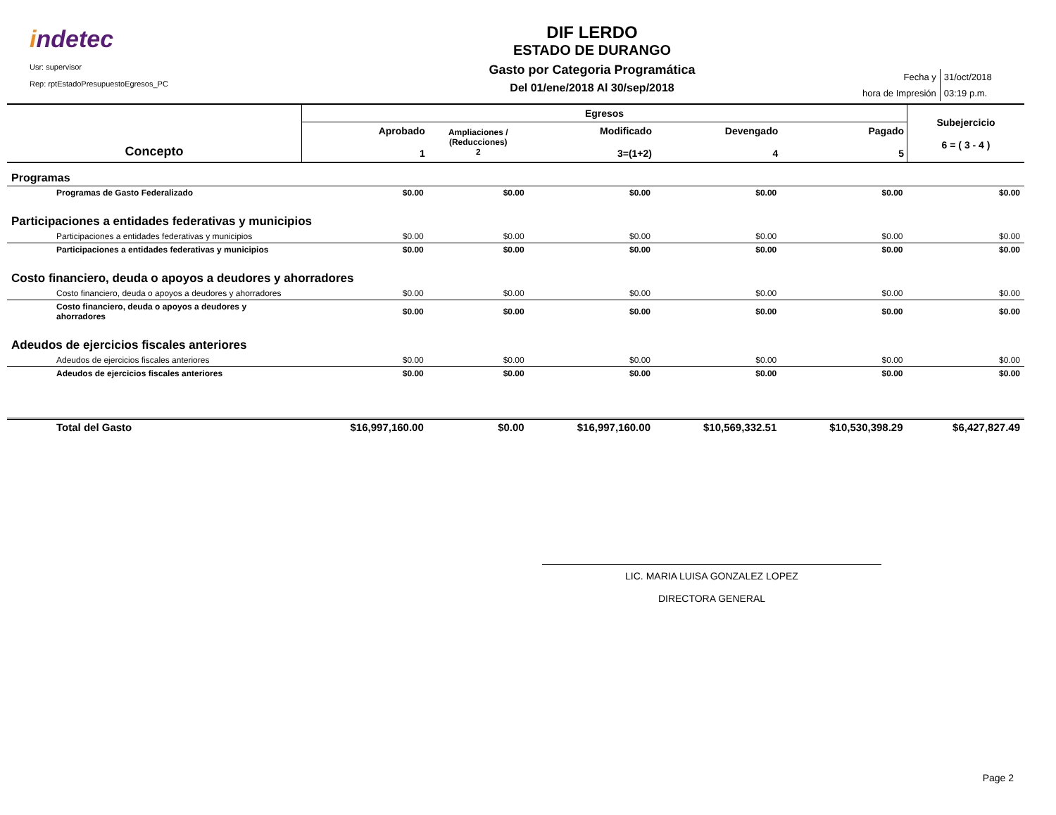indetec
Usr: supervisor
Rep: rptEstadoPresupuestoEgresos_PC
DIF LERDO
ESTADO DE DURANGO
Gasto por Categoria Programática
Del 01/ene/2018 Al 30/sep/2018
| Fecha y | 31/oct/2018 |
| hora de Impresión | 03:19 p.m. |
| Concepto | Egresos | | | | | Subejercicio 6 = ( 3 - 4 ) |
| --- | --- | --- | --- | --- | --- | --- |
| | Aprobado 1 | Ampliaciones / (Reducciones) 2 | Modificado 3=(1+2) | Devengado 4 | Pagado 5 | |
| Programas | | | | | | |
| Programas de Gasto Federalizado | $0.00 | $0.00 | $0.00 | $0.00 | $0.00 | $0.00 |
| Participaciones a entidades federativas y municipios | | | | | | |
| Participaciones a entidades federativas y municipios | $0.00 | $0.00 | $0.00 | $0.00 | $0.00 | $0.00 |
| Participaciones a entidades federativas y municipios | $0.00 | $0.00 | $0.00 | $0.00 | $0.00 | $0.00 |
| Costo financiero, deuda o apoyos a deudores y ahorradores | | | | | | |
| Costo financiero, deuda o apoyos a deudores y ahorradores | $0.00 | $0.00 | $0.00 | $0.00 | $0.00 | $0.00 |
| Costo financiero, deuda o apoyos a deudores y ahorradores | $0.00 | $0.00 | $0.00 | $0.00 | $0.00 | $0.00 |
| Adeudos de ejercicios fiscales anteriores | | | | | | |
| Adeudos de ejercicios fiscales anteriores | $0.00 | $0.00 | $0.00 | $0.00 | $0.00 | $0.00 |
| Adeudos de ejercicios fiscales anteriores | $0.00 | $0.00 | $0.00 | $0.00 | $0.00 | $0.00 |
| Total del Gasto | $16,997,160.00 | $0.00 | $16,997,160.00 | $10,569,332.51 | $10,530,398.29 | $6,427,827.49 |
LIC. MARIA LUISA GONZALEZ LOPEZ
DIRECTORA GENERAL
Page 2